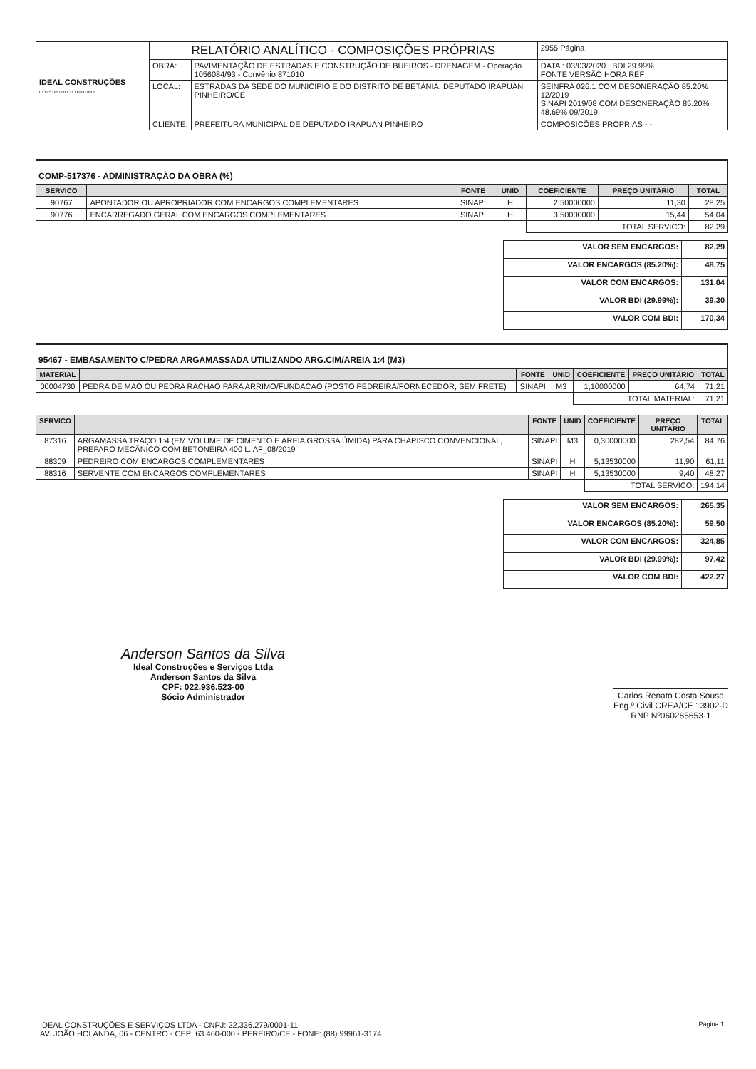| IDEAL CONSTRUÇÕES CONSTRUINDO O FUTURO | RELATÓRIO ANALÍTICO - COMPOSIÇÕES PRÓPRIAS | | | 2955 Página |
| | OBRA: | PAVIMENTAÇÃO DE ESTRADAS E CONSTRUÇÃO DE BUEIROS - DRENAGEM - Operação 1056084/93 - Convênio 871010 | DATA : 03/03/2020 BDI 29.99% FONTE VERSÃO HORA REF | |
| | LOCAL: | ESTRADAS DA SEDE DO MUNICÍPIO E DO DISTRITO DE BETÂNIA, DEPUTADO IRAPUAN PINHEIRO/CE | SEINFRA 026.1 COM DESONERAÇÃO 85.20% 12/2019 SINAPI 2019/08 COM DESONERAÇÃO 85.20% 48.69% 09/2019 | |
| | CLIENTE: | PREFEITURA MUNICIPAL DE DEPUTADO IRAPUAN PINHEIRO | COMPOSICÕES PRÓPRIAS - - | |
COMP-517376 - ADMINISTRAÇÃO DA OBRA (%)
| SERVICO | | FONTE | UNID | COEFICIENTE | PREÇO UNITÁRIO | TOTAL |
| --- | --- | --- | --- | --- | --- | --- |
| 90767 | APONTADOR OU APROPRIADOR COM ENCARGOS COMPLEMENTARES | SINAPI | H | 2,50000000 | 11,30 | 28,25 |
| 90776 | ENCARREGADO GERAL COM ENCARGOS COMPLEMENTARES | SINAPI | H | 3,50000000 | 15,44 | 54,04 |
| | | | | TOTAL SERVICO: | | 82,29 |
| VALOR SEM ENCARGOS: | 82,29 |
| VALOR ENCARGOS (85.20%): | 48,75 |
| VALOR COM ENCARGOS: | 131,04 |
| VALOR BDI (29.99%): | 39,30 |
| VALOR COM BDI: | 170,34 |
95467 - EMBASAMENTO C/PEDRA ARGAMASSADA UTILIZANDO ARG.CIM/AREIA 1:4 (M3)
| MATERIAL | | FONTE | UNID | COEFICIENTE | PREÇO UNITÁRIO | TOTAL |
| --- | --- | --- | --- | --- | --- | --- |
| 00004730 | PEDRA DE MAO OU PEDRA RACHAO PARA ARRIMO/FUNDACAO (POSTO PEDREIRA/FORNECEDOR, SEM FRETE) | SINAPI | M3 | 1,10000000 | 64,74 | 71,21 |
| | | | | TOTAL MATERIAL: | | 71,21 |
| SERVICO | | FONTE | UNID | COEFICIENTE | PREÇO UNITÁRIO | TOTAL |
| --- | --- | --- | --- | --- | --- | --- |
| 87316 | ARGAMASSA TRAÇO 1:4 (EM VOLUME DE CIMENTO E AREIA GROSSA ÚMIDA) PARA CHAPISCO CONVENCIONAL, PREPARO MECÂNICO COM BETONEIRA 400 L. AF_08/2019 | SINAPI | M3 | 0,30000000 | 282,54 | 84,76 |
| 88309 | PEDREIRO COM ENCARGOS COMPLEMENTARES | SINAPI | H | 5,13530000 | 11,90 | 61,11 |
| 88316 | SERVENTE COM ENCARGOS COMPLEMENTARES | SINAPI | H | 5,13530000 | 9,40 | 48,27 |
| | | | | TOTAL SERVICO: | | 194,14 |
| VALOR SEM ENCARGOS: | 265,35 |
| VALOR ENCARGOS (85.20%): | 59,50 |
| VALOR COM ENCARGOS: | 324,85 |
| VALOR BDI (29.99%): | 97,42 |
| VALOR COM BDI: | 422,27 |
Anderson Santos da Silva
Ideal Construções e Serviços Ltda
Anderson Santos da Silva
CPF: 022.936.523-00
Sócio Administrador
Carlos Renato Costa Sousa
Eng.º Civil CREA/CE 13902-D
RNP Nº060285653-1
Página 1 IDEAL CONSTRUÇÕES E SERVIÇOS LTDA - CNPJ: 22.336.279/0001-11
AV. JOÃO HOLANDA, 06 - CENTRO - CEP: 63.460-000 - PEREIRO/CE - FONE: (88) 99961-3174